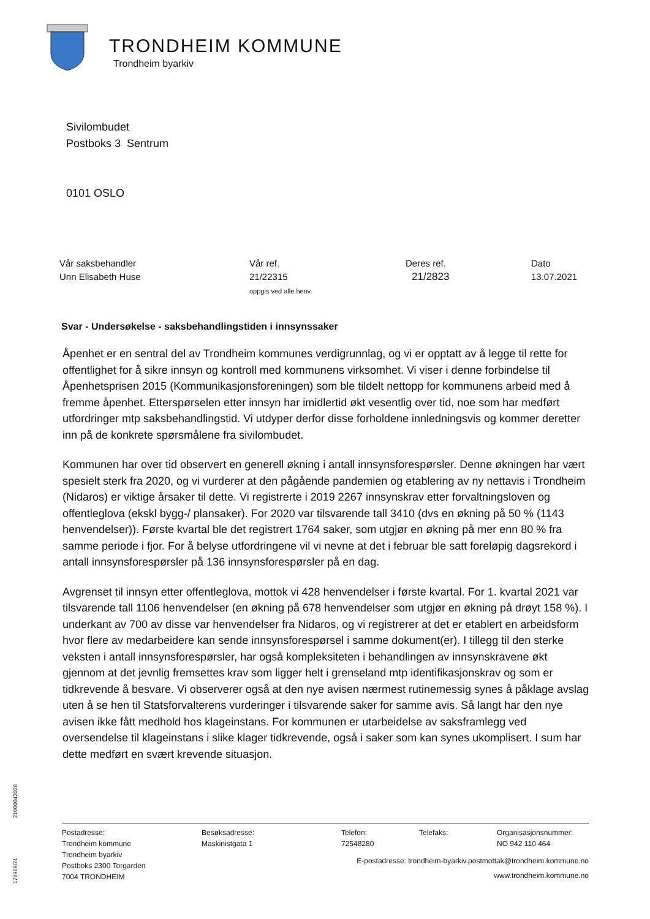TRONDHEIM KOMMUNE
Trondheim byarkiv
Sivilombudet
Postboks 3 Sentrum
0101 OSLO
Vår saksbehandler
Unn Elisabeth Huse
Vår ref.
21/22315
oppgis ved alle henv.
Deres ref.
21/2823
Dato
13.07.2021
Svar - Undersøkelse - saksbehandlingstiden i innsynssaker
Åpenhet er en sentral del av Trondheim kommunes verdigrunnlag, og vi er opptatt av å legge til rette for offentlighet for å sikre innsyn og kontroll med kommunens virksomhet. Vi viser i denne forbindelse til Åpenhetsprisen 2015 (Kommunikasjonsforeningen) som ble tildelt nettopp for kommunens arbeid med å fremme åpenhet. Etterspørselen etter innsyn har imidlertid økt vesentlig over tid, noe som har medført utfordringer mtp saksbehandlingstid. Vi utdyper derfor disse forholdene innledningsvis og kommer deretter inn på de konkrete spørsmålene fra sivilombudet.
Kommunen har over tid observert en generell økning i antall innsynsforespørsler. Denne økningen har vært spesielt sterk fra 2020, og vi vurderer at den pågående pandemien og etablering av ny nettavis i Trondheim (Nidaros) er viktige årsaker til dette. Vi registrerte i 2019 2267 innsynskrav etter forvaltningsloven og offentleglova (ekskl bygg-/ plansaker). For 2020 var tilsvarende tall 3410 (dvs en økning på 50 % (1143 henvendelser)). Første kvartal ble det registrert 1764 saker, som utgjør en økning på mer enn 80 % fra samme periode i fjor. For å belyse utfordringene vil vi nevne at det i februar ble satt foreløpig dagsrekord i antall innsynsforespørsler på 136 innsynsforespørsler på en dag.
Avgrenset til innsyn etter offentleglova, mottok vi 428 henvendelser i første kvartal. For 1. kvartal 2021 var tilsvarende tall 1106 henvendelser (en økning på 678 henvendelser som utgjør en økning på drøyt 158 %). I underkant av 700 av disse var henvendelser fra Nidaros, og vi registrerer at det er etablert en arbeidsform hvor flere av medarbeidere kan sende innsynsforespørsel i samme dokument(er). I tillegg til den sterke veksten i antall innsynsforespørsler, har også kompleksiteten i behandlingen av innsynskravene økt gjennom at det jevnlig fremsettes krav som ligger helt i grenseland mtp identifikasjonskrav og som er tidkrevende å besvare. Vi observerer også at den nye avisen nærmest rutinemessig synes å påklage avslag uten å se hen til Statsforvalterens vurderinger i tilsvarende saker for samme avis. Så langt har den nye avisen ikke fått medhold hos klageinstans. For kommunen er utarbeidelse av saksframlegg ved oversendelse til klageinstans i slike klager tidkrevende, også i saker som kan synes ukomplisert. I sum har dette medført en svært krevende situasjon.
21000042028
178989/21
Postadresse:
Trondheim kommune
Trondheim byarkiv
Postboks 2300 Torgarden
7004 TRONDHEIM
Besøksadresse:
Maskinistgata 1
Telefon:
72548280
Telefaks: Organisasjonsnummer:
NO 942 110 464
E-postadresse: trondheim-byarkiv.postmottak@trondheim.kommune.no
www.trondheim.kommune.no